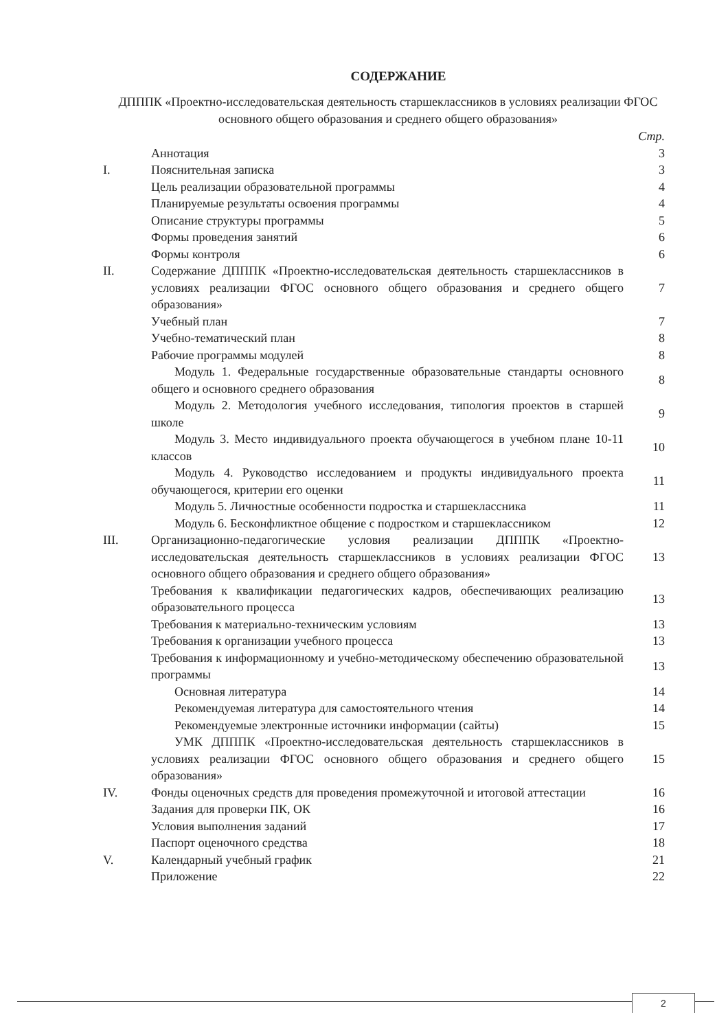СОДЕРЖАНИЕ
ДПППК «Проектно-исследовательская деятельность старшеклассников в условиях реализации ФГОС основного общего образования и среднего общего образования»
| | | Стр. |
| | Аннотация | 3 |
| I. | Пояснительная записка | 3 |
| | Цель реализации образовательной программы | 4 |
| | Планируемые результаты освоения программы | 4 |
| | Описание структуры программы | 5 |
| | Формы проведения занятий | 6 |
| | Формы контроля | 6 |
| II. | Содержание ДПППК «Проектно-исследовательская деятельность старшеклассников в условиях реализации ФГОС основного общего образования и среднего общего образования» | 7 |
| | Учебный план | 7 |
| | Учебно-тематический план | 8 |
| | Рабочие программы модулей | 8 |
| | Модуль 1. Федеральные государственные образовательные стандарты основного общего и основного среднего образования | 8 |
| | Модуль 2. Методология учебного исследования, типология проектов в старшей школе | 9 |
| | Модуль 3. Место индивидуального проекта обучающегося в учебном плане 10-11 классов | 10 |
| | Модуль 4. Руководство исследованием и продукты индивидуального проекта обучающегося, критерии его оценки | 11 |
| | Модуль 5. Личностные особенности подростка и старшеклассника | 11 |
| | Модуль 6. Бесконфликтное общение с подростком и старшеклассником | 12 |
| III. | Организационно-педагогические условия реализации ДПППК «Проектно-исследовательская деятельность старшеклассников в условиях реализации ФГОС основного общего образования и среднего общего образования» | 13 |
| | Требования к квалификации педагогических кадров, обеспечивающих реализацию образовательного процесса | 13 |
| | Требования к материально-техническим условиям | 13 |
| | Требования к организации учебного процесса | 13 |
| | Требования к информационному и учебно-методическому обеспечению образовательной программы | 13 |
| | Основная литература | 14 |
| | Рекомендуемая литература для самостоятельного чтения | 14 |
| | Рекомендуемые электронные источники информации (сайты) | 15 |
| | УМК ДПППК «Проектно-исследовательская деятельность старшеклассников в условиях реализации ФГОС основного общего образования и среднего общего образования» | 15 |
| IV. | Фонды оценочных средств для проведения промежуточной и итоговой аттестации | 16 |
| | Задания для проверки ПК, ОК | 16 |
| | Условия выполнения заданий | 17 |
| | Паспорт оценочного средства | 18 |
| V. | Календарный учебный график | 21 |
| | Приложение | 22 |
2